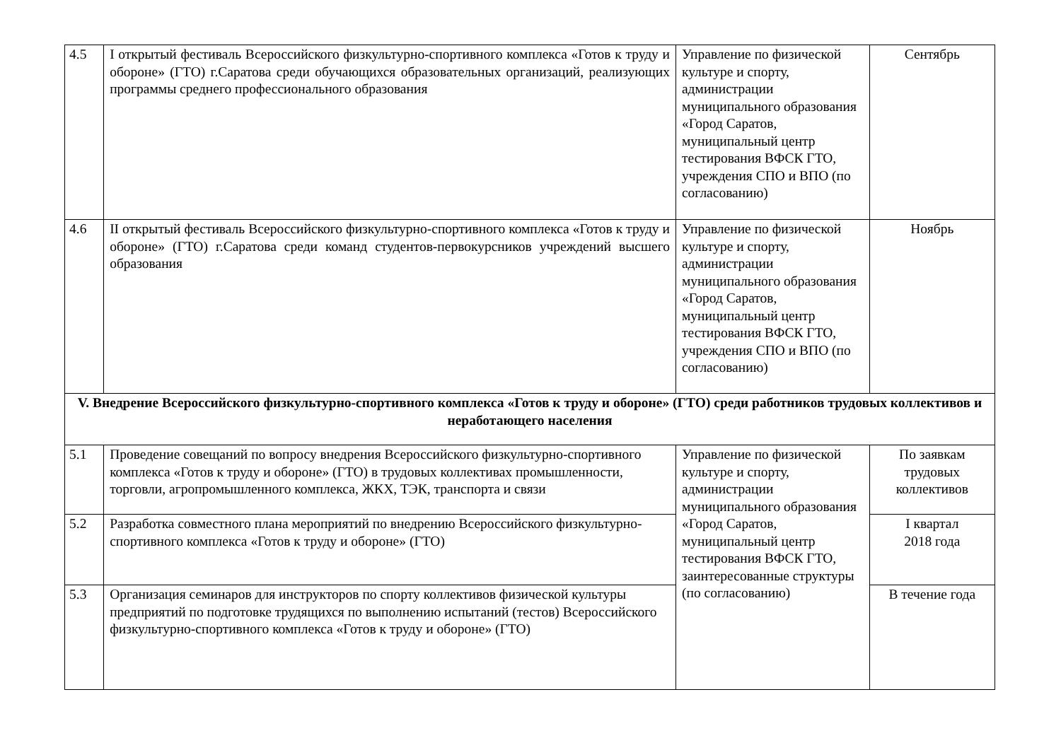| 4.5 | I открытый фестиваль Всероссийского физкультурно-спортивного комплекса «Готов к труду и обороне» (ГТО) г.Саратова среди обучающихся образовательных организаций, реализующих программы среднего профессионального образования | Управление по физической культуре и спорту, администрации муниципального образования «Город Саратов, муниципальный центр тестирования ВФСК ГТО, учреждения СПО и ВПО (по согласованию) | Сентябрь |
| 4.6 | II открытый фестиваль Всероссийского физкультурно-спортивного комплекса «Готов к труду и обороне» (ГТО) г.Саратова среди команд студентов-первокурсников учреждений высшего образования | Управление по физической культуре и спорту, администрации муниципального образования «Город Саратов, муниципальный центр тестирования ВФСК ГТО, учреждения СПО и ВПО (по согласованию) | Ноябрь |
| V. Внедрение Всероссийского физкультурно-спортивного комплекса «Готов к труду и обороне» (ГТО) среди работников трудовых коллективов и неработающего населения | | | |
| 5.1 | Проведение совещаний по вопросу внедрения Всероссийского физкультурно-спортивного комплекса «Готов к труду и обороне» (ГТО) в трудовых коллективах промышленности, торговли, агропромышленного комплекса, ЖКХ, ТЭК, транспорта и связи | Управление по физической культуре и спорту, администрации муниципального образования «Город Саратов, муниципальный центр тестирования ВФСК ГТО, заинтересованные структуры (по согласованию) | По заявкам трудовых коллективов |
| 5.2 | Разработка совместного плана мероприятий по внедрению Всероссийского физкультурно-спортивного комплекса «Готов к труду и обороне» (ГТО) | | I квартал 2018 года |
| 5.3 | Организация семинаров для инструкторов по спорту коллективов физической культуры предприятий по подготовке трудящихся по выполнению испытаний (тестов) Всероссийского физкультурно-спортивного комплекса «Готов к труду и обороне» (ГТО) | | В течение года |